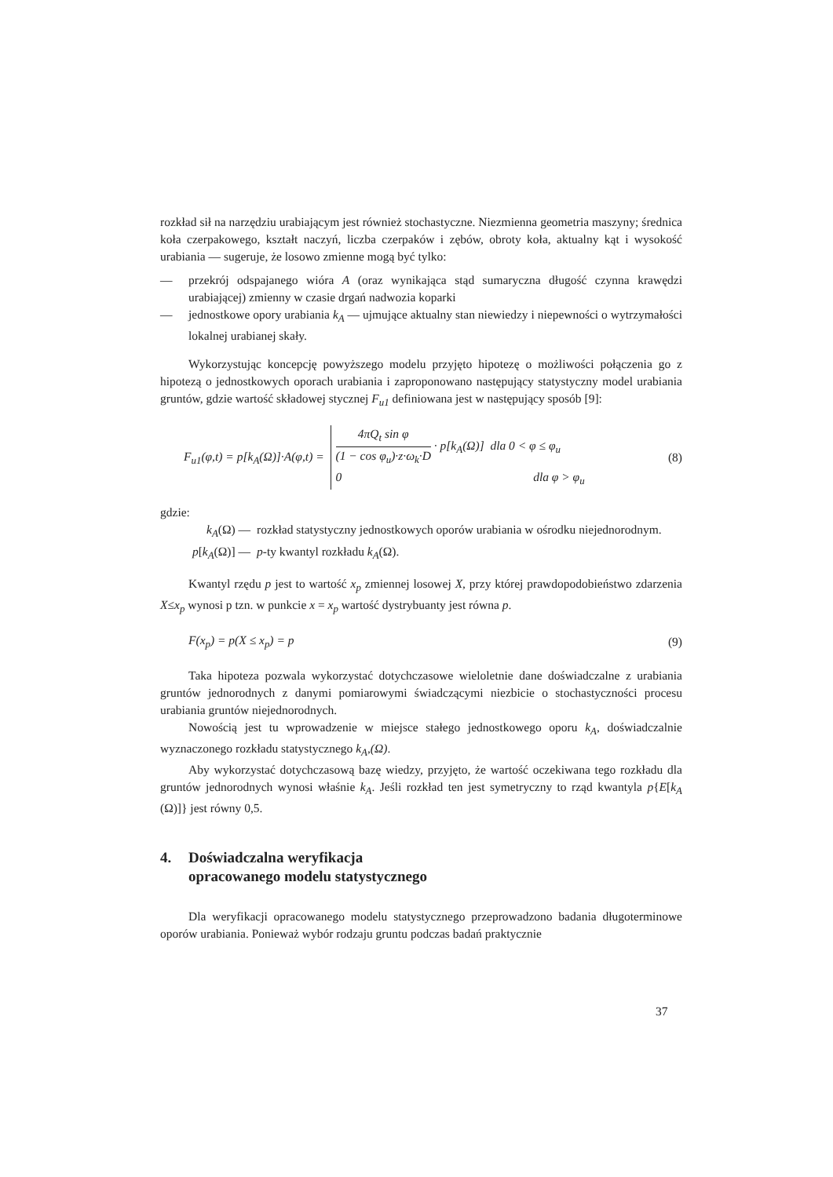rozkład sił na narzędziu urabiającym jest również stochastyczne. Niezmienna geometria maszyny; średnica koła czerpakowego, kształt naczyń, liczba czerpaków i zębów, obroty koła, aktualny kąt i wysokość urabiania — sugeruje, że losowo zmienne mogą być tylko:
— przekrój odspajanego wióra A (oraz wynikająca stąd sumaryczna długość czynna krawędzi urabiającej) zmienny w czasie drgań nadwozia koparki
— jednostkowe opory urabiania k<sub>A</sub> — ujmujące aktualny stan niewiedzy i niepewności o wytrzymałości lokalnej urabianej skały.
Wykorzystując koncepcję powyższego modelu przyjęto hipotezę o możliwości połączenia go z hipotezą o jednostkowych oporach urabiania i zaproponowano następujący statystyczny model urabiania gruntów, gdzie wartość składowej stycznej F<sub>u1</sub> definiowana jest w następujący sposób [9]:
F<sub>u1</sub>(φ,t) = p[k<sub>A</sub>(Ω)]·A(φ,t) = 4πQ<sub>t</sub> sin φ (1 − cos φ<sub>u</sub>)·z·ω<sub>k</sub>·D · p[k<sub>A</sub>(Ω)] dla 0 < φ ≤ φ<sub>u</sub>
0 dla φ > φ<sub>u</sub>
(8)
gdzie:
k<sub>A</sub>(Ω) — rozkład statystyczny jednostkowych oporów urabiania w ośrodku niejednorodnym.
p[k<sub>A</sub>(Ω)] — p-ty kwantyl rozkładu k<sub>A</sub>(Ω).
Kwantyl rzędu p jest to wartość x<sub>p</sub> zmiennej losowej X, przy której prawdopodobieństwo zdarzenia X≤x<sub>p</sub> wynosi p tzn. w punkcie x = x<sub>p</sub> wartość dystrybuanty jest równa p.
F(x<sub>p</sub>) = p(X ≤ x<sub>p</sub>) = p (9)
Taka hipoteza pozwala wykorzystać dotychczasowe wieloletnie dane doświadczalne z urabiania gruntów jednorodnych z danymi pomiarowymi świadczącymi niezbicie o stochastyczności procesu urabiania gruntów niejednorodnych.
Nowością jest tu wprowadzenie w miejsce stałego jednostkowego oporu k<sub>A</sub>, doświadczalnie wyznaczonego rozkładu statystycznego k<sub>A</sub>,(Ω).
Aby wykorzystać dotychczasową bazę wiedzy, przyjęto, że wartość oczekiwana tego rozkładu dla gruntów jednorodnych wynosi właśnie k<sub>A</sub>. Jeśli rozkład ten jest symetryczny to rząd kwantyla p{E[k<sub>A</sub> (Ω)]} jest równy 0,5.
4. Doświadczalna weryfikacja
opracowanego modelu statystycznego
Dla weryfikacji opracowanego modelu statystycznego przeprowadzono badania długoterminowe oporów urabiania. Ponieważ wybór rodzaju gruntu podczas badań praktycznie
37